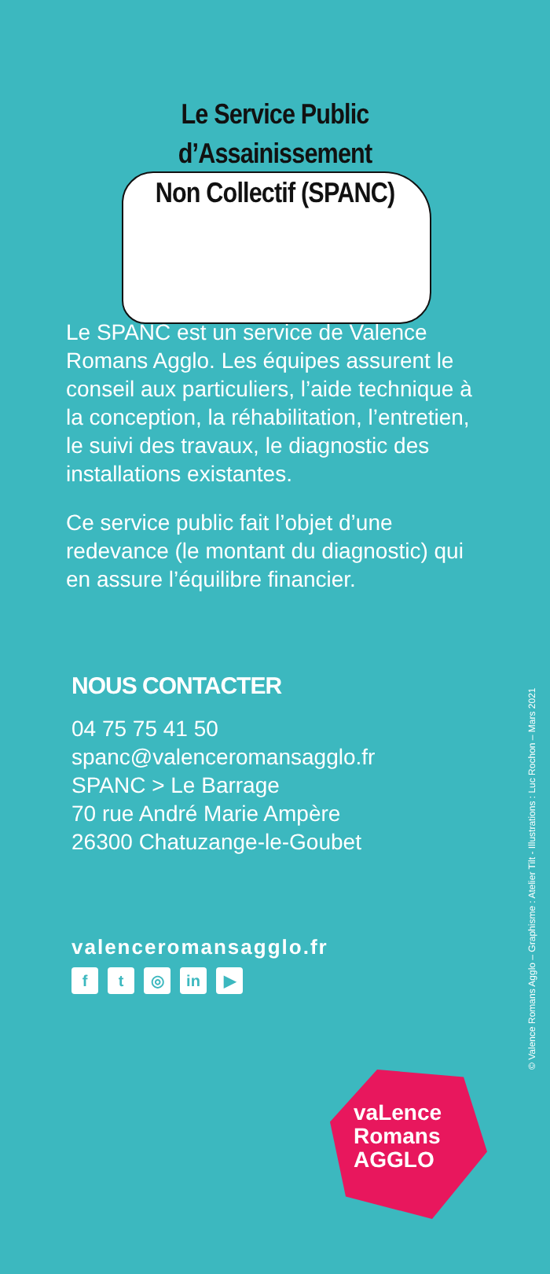Le Service Public
d’Assainissement
Non Collectif (SPANC)
Le SPANC est un service de Valence Romans Agglo. Les équipes assurent le conseil aux particuliers, l’aide technique à la conception, la réhabilitation, l’entretien, le suivi des travaux, le diagnostic des installations existantes.
Ce service public fait l’objet d’une redevance (le montant du diagnostic) qui en assure l’équilibre financier.
NOUS CONTACTER
04 75 75 41 50
spanc@valenceromansagglo.fr
SPANC > Le Barrage
70 rue André Marie Ampère
26300 Chatuzange-le-Goubet
valenceromansagglo.fr
ft ◎ in ▶
vaLence
Romans
AGGLO
© Valence Romans Agglo – Graphisme : Atelier Tilt - Illustrations : Luc Rochon – Mars 2021